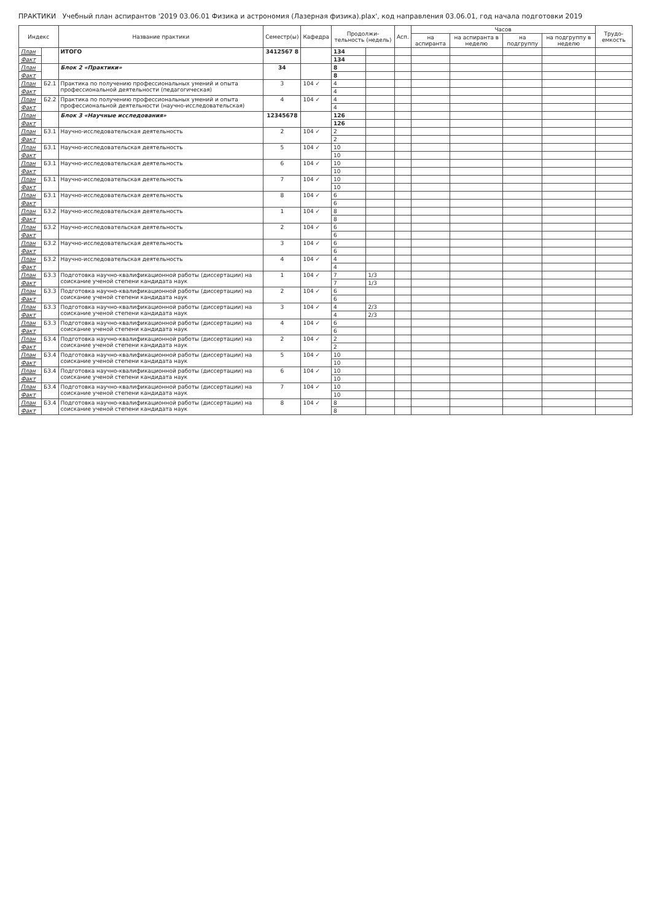ПРАКТИКИ Учебный план аспирантов '2019 03.06.01 Физика и астрономия (Лазерная физика).plax', код направления 03.06.01, год начала подготовки 2019
| Индекс | | Название практики | Семестр(ы) | Кафедра | Продолжи-тельность (недель) | | Асп. | Часов | | | | Трудо-емкость |
| --- | --- | --- | --- | --- | --- | --- | --- | --- | --- | --- | --- | --- |
| | | | | | | | | на аспиранта | на аспиранта в неделю | на подгруппу | на подгруппу в неделю | |
| План | | ИТОГО | 3412567 8 | | 134 | | | | | | | |
| Факт | | | | | 134 | | | | | | | |
| План | | Блок 2 «Практики» | 34 | | 8 | | | | | | | |
| Факт | | | | | 8 | | | | | | | |
| План | Б2.1 | Практика по получению профессиональных умений и опыта профессиональной деятельности (педагогическая) | 3 | 104 ✓ | 4 | | | | | | | |
| Факт | | | | | 4 | | | | | | | |
| План | Б2.2 | Практика по получению профессиональных умений и опыта профессиональной деятельности (научно-исследовательская) | 4 | 104 ✓ | 4 | | | | | | | |
| Факт | | | | | 4 | | | | | | | |
| План | | Блок 3 «Научные исследования» | 12345678 | | 126 | | | | | | | |
| Факт | | | | | 126 | | | | | | | |
| План | Б3.1 | Научно-исследовательская деятельность | 2 | 104 ✓ | 2 | | | | | | | |
| Факт | | | | | 2 | | | | | | | |
| План | Б3.1 | Научно-исследовательская деятельность | 5 | 104 ✓ | 10 | | | | | | | |
| Факт | | | | | 10 | | | | | | | |
| План | Б3.1 | Научно-исследовательская деятельность | 6 | 104 ✓ | 10 | | | | | | | |
| Факт | | | | | 10 | | | | | | | |
| План | Б3.1 | Научно-исследовательская деятельность | 7 | 104 ✓ | 10 | | | | | | | |
| Факт | | | | | 10 | | | | | | | |
| План | Б3.1 | Научно-исследовательская деятельность | 8 | 104 ✓ | 6 | | | | | | | |
| Факт | | | | | 6 | | | | | | | |
| План | Б3.2 | Научно-исследовательская деятельность | 1 | 104 ✓ | 8 | | | | | | | |
| Факт | | | | | 8 | | | | | | | |
| План | Б3.2 | Научно-исследовательская деятельность | 2 | 104 ✓ | 6 | | | | | | | |
| Факт | | | | | 6 | | | | | | | |
| План | Б3.2 | Научно-исследовательская деятельность | 3 | 104 ✓ | 6 | | | | | | | |
| Факт | | | | | 6 | | | | | | | |
| План | Б3.2 | Научно-исследовательская деятельность | 4 | 104 ✓ | 4 | | | | | | | |
| Факт | | | | | 4 | | | | | | | |
| План | Б3.3 | Подготовка научно-квалификационной работы (диссертации) на соискание ученой степени кандидата наук | 1 | 104 ✓ | 7 | 1/3 | | | | | | |
| Факт | | | | | 7 | 1/3 | | | | | | |
| План | Б3.3 | Подготовка научно-квалификационной работы (диссертации) на соискание ученой степени кандидата наук | 2 | 104 ✓ | 6 | | | | | | | |
| Факт | | | | | 6 | | | | | | | |
| План | Б3.3 | Подготовка научно-квалификационной работы (диссертации) на соискание ученой степени кандидата наук | 3 | 104 ✓ | 4 | 2/3 | | | | | | |
| Факт | | | | | 4 | 2/3 | | | | | | |
| План | Б3.3 | Подготовка научно-квалификационной работы (диссертации) на соискание ученой степени кандидата наук | 4 | 104 ✓ | 6 | | | | | | | |
| Факт | | | | | 6 | | | | | | | |
| План | Б3.4 | Подготовка научно-квалификационной работы (диссертации) на соискание ученой степени кандидата наук | 2 | 104 ✓ | 2 | | | | | | | |
| Факт | | | | | 2 | | | | | | | |
| План | Б3.4 | Подготовка научно-квалификационной работы (диссертации) на соискание ученой степени кандидата наук | 5 | 104 ✓ | 10 | | | | | | | |
| Факт | | | | | 10 | | | | | | | |
| План | Б3.4 | Подготовка научно-квалификационной работы (диссертации) на соискание ученой степени кандидата наук | 6 | 104 ✓ | 10 | | | | | | | |
| Факт | | | | | 10 | | | | | | | |
| План | Б3.4 | Подготовка научно-квалификационной работы (диссертации) на соискание ученой степени кандидата наук | 7 | 104 ✓ | 10 | | | | | | | |
| Факт | | | | | 10 | | | | | | | |
| План | Б3.4 | Подготовка научно-квалификационной работы (диссертации) на соискание ученой степени кандидата наук | 8 | 104 ✓ | 8 | | | | | | | |
| Факт | | | | | 8 | | | | | | | |